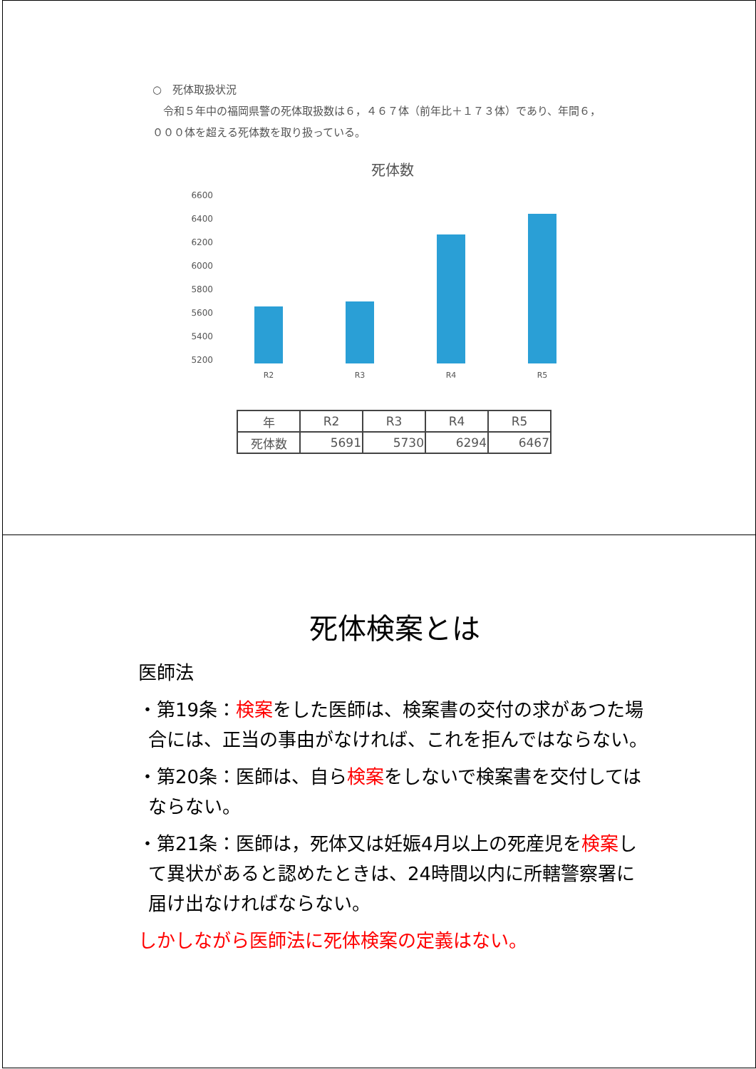○　死体取扱状況
　令和５年中の福岡県警の死体取扱数は６，４６７体（前年比＋１７３体）であり、年間６，０００体を超える死体数を取り扱っている。
死体数
6600
6400
6200
6000
5800
5600
5400
5200
R2
R3
R4
R5
| 年 | R2 | R3 | R4 | R5 |
| --- | --- | --- | --- | --- |
| 死体数 | 5691 | 5730 | 6294 | 6467 |
死体検案とは
医師法
・第19条：検案をした医師は、検案書の交付の求があつた場合には、正当の事由がなければ、これを拒んではならない。
・第20条：医師は、自ら検案をしないで検案書を交付してはならない。
・第21条：医師は，死体又は妊娠4月以上の死産児を検案して異状があると認めたときは、24時間以内に所轄警察署に届け出なければならない。
しかしながら医師法に死体検案の定義はない。